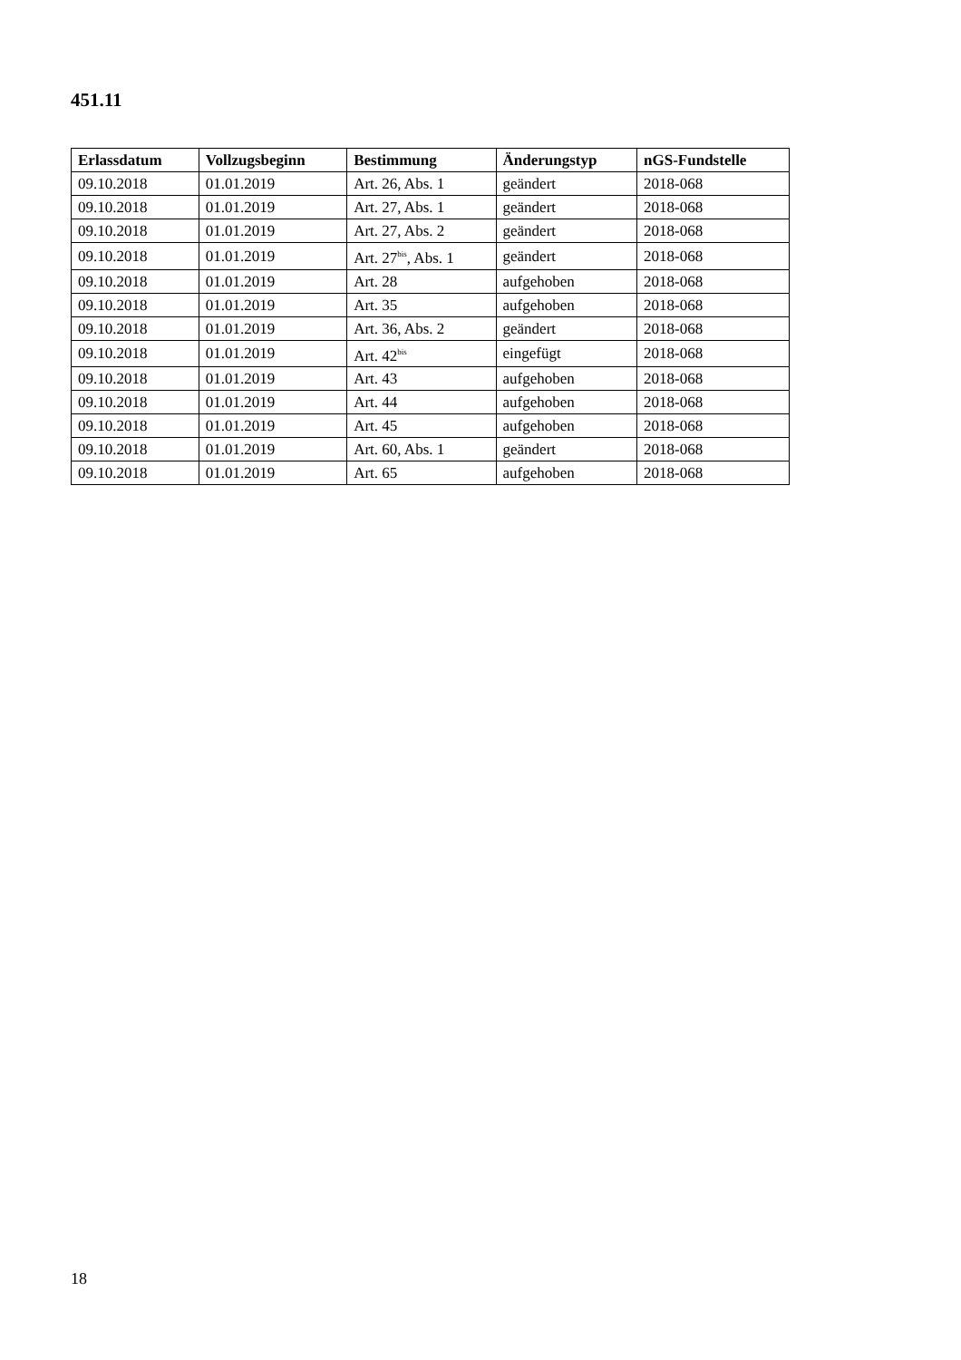451.11
| Erlassdatum | Vollzugsbeginn | Bestimmung | Änderungstyp | nGS-Fundstelle |
| --- | --- | --- | --- | --- |
| 09.10.2018 | 01.01.2019 | Art. 26, Abs. 1 | geändert | 2018-068 |
| 09.10.2018 | 01.01.2019 | Art. 27, Abs. 1 | geändert | 2018-068 |
| 09.10.2018 | 01.01.2019 | Art. 27, Abs. 2 | geändert | 2018-068 |
| 09.10.2018 | 01.01.2019 | Art. 27<sup>bis</sup>, Abs. 1 | geändert | 2018-068 |
| 09.10.2018 | 01.01.2019 | Art. 28 | aufgehoben | 2018-068 |
| 09.10.2018 | 01.01.2019 | Art. 35 | aufgehoben | 2018-068 |
| 09.10.2018 | 01.01.2019 | Art. 36, Abs. 2 | geändert | 2018-068 |
| 09.10.2018 | 01.01.2019 | Art. 42<sup>bis</sup> | eingefügt | 2018-068 |
| 09.10.2018 | 01.01.2019 | Art. 43 | aufgehoben | 2018-068 |
| 09.10.2018 | 01.01.2019 | Art. 44 | aufgehoben | 2018-068 |
| 09.10.2018 | 01.01.2019 | Art. 45 | aufgehoben | 2018-068 |
| 09.10.2018 | 01.01.2019 | Art. 60, Abs. 1 | geändert | 2018-068 |
| 09.10.2018 | 01.01.2019 | Art. 65 | aufgehoben | 2018-068 |
18